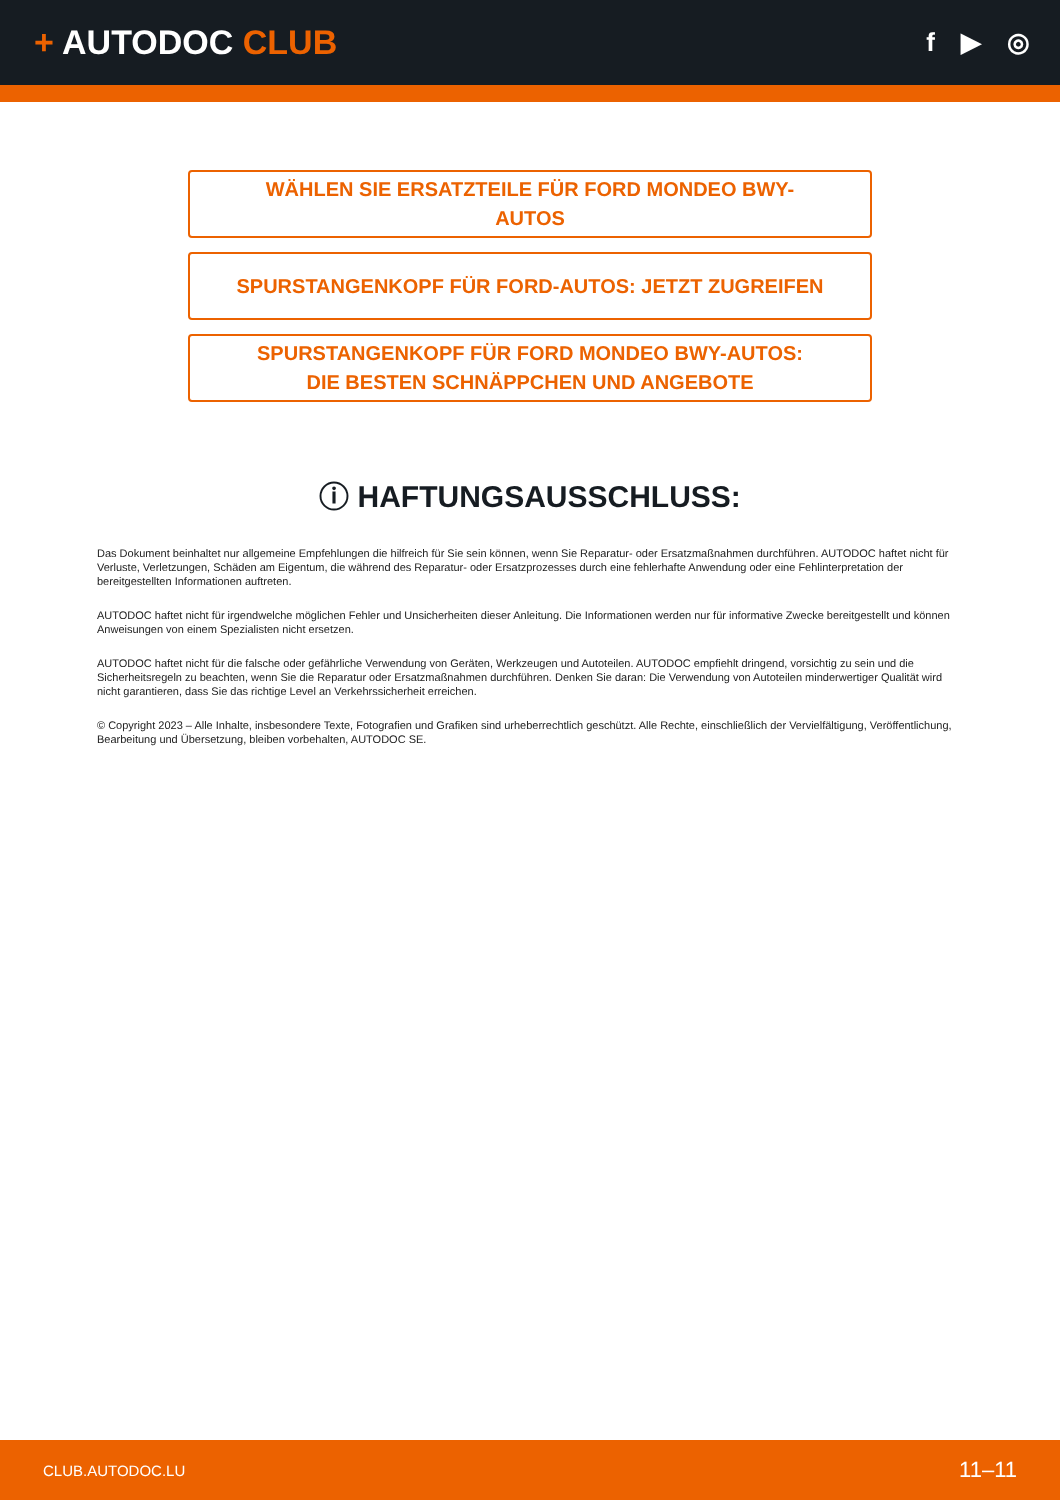+ AUTODOC CLUB
f ▶ ◎
WÄHLEN SIE ERSATZTEILE FÜR FORD MONDEO BWY-
AUTOS
SPURSTANGENKOPF FÜR FORD-AUTOS: JETZT ZUGREIFEN
SPURSTANGENKOPF FÜR FORD MONDEO BWY-AUTOS:
DIE BESTEN SCHNÄPPCHEN UND ANGEBOTE
ⓘ HAFTUNGSAUSSCHLUSS:
Das Dokument beinhaltet nur allgemeine Empfehlungen die hilfreich für Sie sein können, wenn Sie Reparatur- oder Ersatzmaßnahmen durchführen. AUTODOC haftet nicht für Verluste, Verletzungen, Schäden am Eigentum, die während des Reparatur- oder Ersatzprozesses durch eine fehlerhafte Anwendung oder eine Fehlinterpretation der bereitgestellten Informationen auftreten.
AUTODOC haftet nicht für irgendwelche möglichen Fehler und Unsicherheiten dieser Anleitung. Die Informationen werden nur für informative Zwecke bereitgestellt und können Anweisungen von einem Spezialisten nicht ersetzen.
AUTODOC haftet nicht für die falsche oder gefährliche Verwendung von Geräten, Werkzeugen und Autoteilen. AUTODOC empfiehlt dringend, vorsichtig zu sein und die Sicherheitsregeln zu beachten, wenn Sie die Reparatur oder Ersatzmaßnahmen durchführen. Denken Sie daran: Die Verwendung von Autoteilen minderwertiger Qualität wird nicht garantieren, dass Sie das richtige Level an Verkehrssicherheit erreichen.
© Copyright 2023 – Alle Inhalte, insbesondere Texte, Fotografien und Grafiken sind urheberrechtlich geschützt. Alle Rechte, einschließlich der Vervielfältigung, Veröffentlichung, Bearbeitung und Übersetzung, bleiben vorbehalten, AUTODOC SE.
CLUB.AUTODOC.LU 11–11